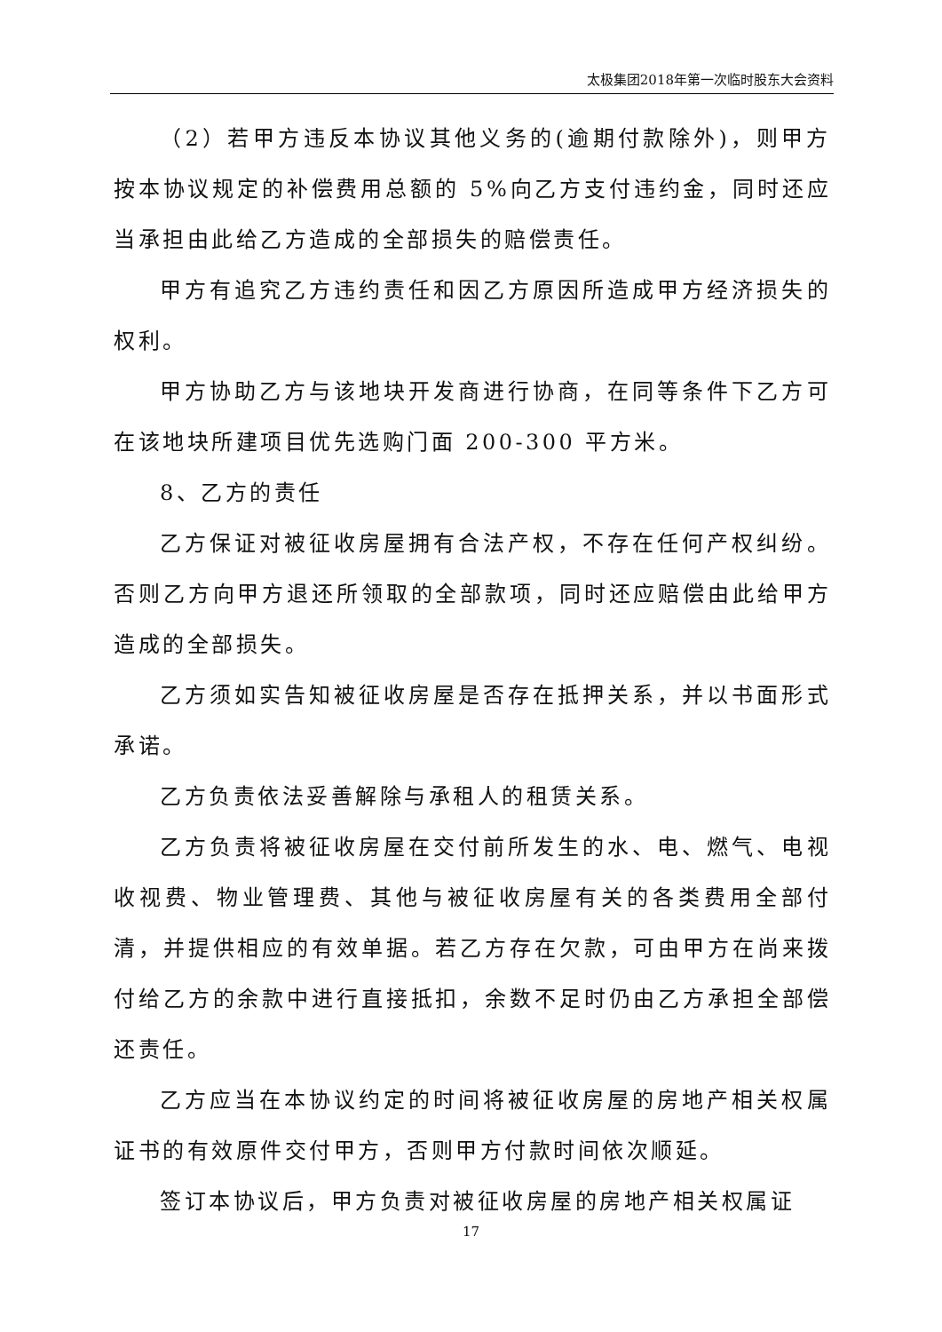太极集团2018年第一次临时股东大会资料
（2）若甲方违反本协议其他义务的(逾期付款除外)，则甲方按本协议规定的补偿费用总额的 5%向乙方支付违约金，同时还应当承担由此给乙方造成的全部损失的赔偿责任。
甲方有追究乙方违约责任和因乙方原因所造成甲方经济损失的权利。
甲方协助乙方与该地块开发商进行协商，在同等条件下乙方可在该地块所建项目优先选购门面 200-300 平方米。
8、乙方的责任
乙方保证对被征收房屋拥有合法产权，不存在任何产权纠纷。否则乙方向甲方退还所领取的全部款项，同时还应赔偿由此给甲方造成的全部损失。
乙方须如实告知被征收房屋是否存在抵押关系，并以书面形式承诺。
乙方负责依法妥善解除与承租人的租赁关系。
乙方负责将被征收房屋在交付前所发生的水、电、燃气、电视收视费、物业管理费、其他与被征收房屋有关的各类费用全部付清，并提供相应的有效单据。若乙方存在欠款，可由甲方在尚来拨付给乙方的余款中进行直接抵扣，余数不足时仍由乙方承担全部偿还责任。
乙方应当在本协议约定的时间将被征收房屋的房地产相关权属证书的有效原件交付甲方，否则甲方付款时间依次顺延。
签订本协议后，甲方负责对被征收房屋的房地产相关权属证
17